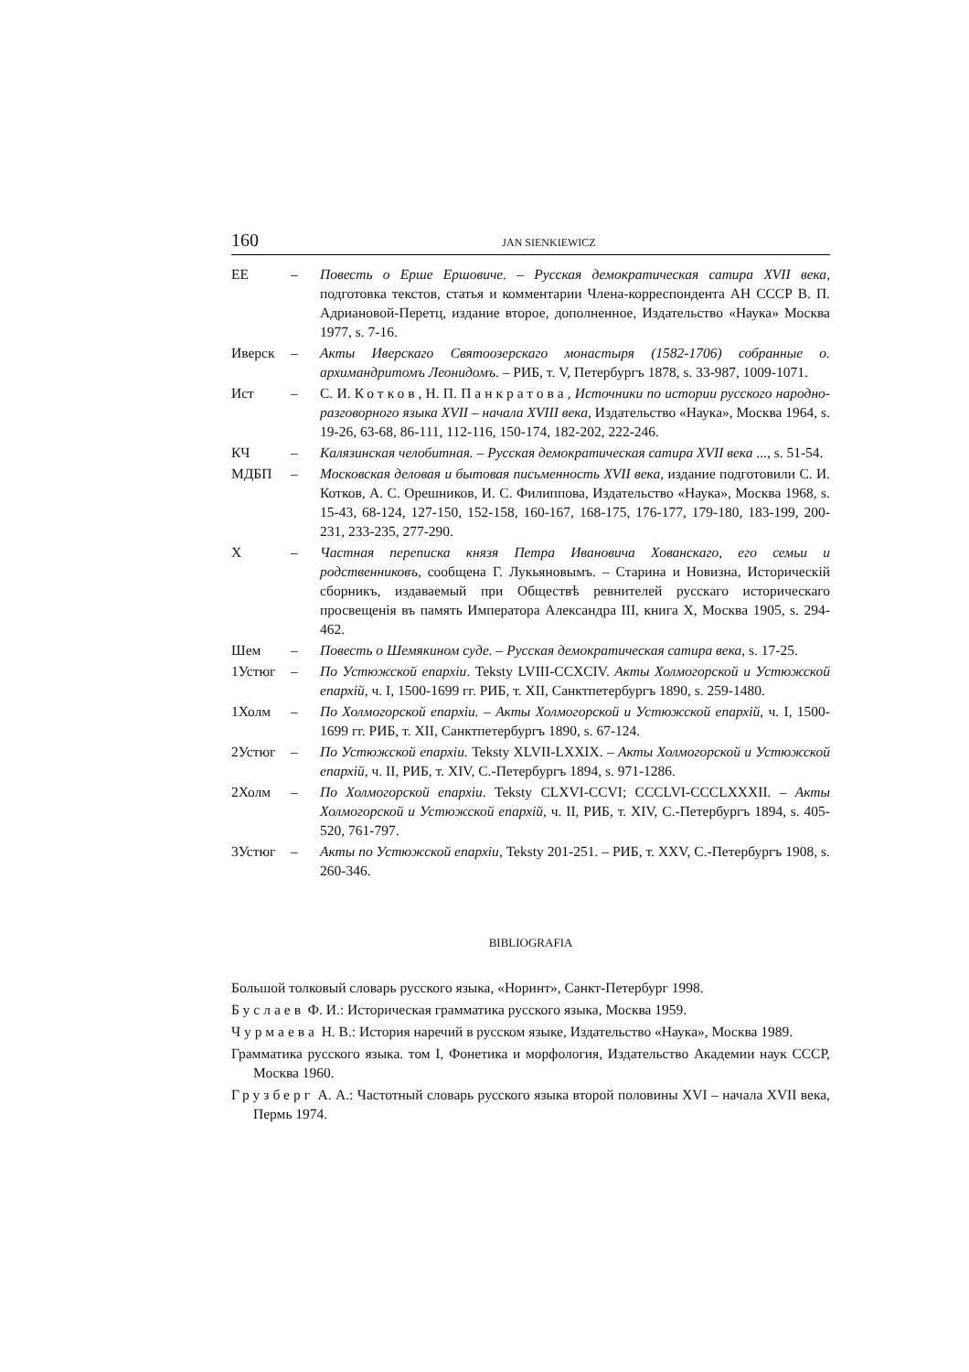160 JAN SIENKIEWICZ
ЕЕ – Повесть о Ерше Ершовиче. – Русская демократическая сатира XVII века, подготовка текстов, статья и комментарии Члена-корреспондента АН СССР В. П. Адриановой-Перетц, издание второе, дополненное, Издательство «Наука» Москва 1977, s. 7-16.
Иверск – Акты Иверскаго Святоозерскаго монастыря (1582-1706) собранные о. архимандритомъ Леонидомъ. – РИБ, т. V, Петербургъ 1878, s. 33-987, 1009-1071.
Ист – С. И. Котков, Н. П. Панкратова, Источники по истории русского народно-разговорного языка XVII – начала XVIII века, Издательство «Наука», Москва 1964, s. 19-26, 63-68, 86-111, 112-116, 150-174, 182-202, 222-246.
КЧ – Калязинская челобитная. – Русская демократическая сатира XVII века ..., s. 51-54.
МДБП – Московская деловая и бытовая письменность XVII века, издание подготовили С. И. Котков, А. С. Орешников, И. С. Филиппова, Издательство «Наука», Москва 1968, s. 15-43, 68-124, 127-150, 152-158, 160-167, 168-175, 176-177, 179-180, 183-199, 200-231, 233-235, 277-290.
Х – Частная переписка князя Петра Ивановича Хованскаго, его семьи и родственниковъ, сообщена Г. Лукьяновымъ. – Старина и Новизна, Историческiй сборникъ, издаваемый при Обществѣ ревнителей русскаго историческаго просвещенiя въ память Императора Александра III, книга X, Москва 1905, s. 294-462.
Шем – Повесть о Шемякином суде. – Русская демократическая сатира века, s. 17-25.
1Устюг – По Устюжской епархiи. Teksty LVIII-CCXCIV. Акты Холмогорской и Устюжской епархiй, ч. I, 1500-1699 гг. РИБ, т. XII, Санктпетербургъ 1890, s. 259-1480.
1Холм – По Холмогорской епархiи. – Акты Холмогорской и Устюжской епархiй, ч. I, 1500-1699 гг. РИБ, т. XII, Санктпетербургъ 1890, s. 67-124.
2Устюг – По Устюжской епархiи. Teksty XLVII-LXXIX. – Акты Холмогорской и Устюжской епархiй, ч. II, РИБ, т. XIV, С.-Петербургъ 1894, s. 971-1286.
2Холм – По Холмогорской епархiи. Teksty CLXVI-CCVI; CCCLVI-CCCLXXXII. – Акты Холмогорской и Устюжской епархiй, ч. II, РИБ, т. XIV, С.-Петербургъ 1894, s. 405-520, 761-797.
3Устюг – Акты по Устюжской епархiи, Teksty 201-251. – РИБ, т. XXV, С.-Петербургъ 1908, s. 260-346.
BIBLIOGRAFIA
Большой толковый словарь русского языка, «Норинт», Санкт-Петербург 1998.
Буслаев Ф. И.: Историческая грамматика русского языка, Москва 1959.
Чурмаева Н. В.: История наречий в русском языке, Издательство «Наука», Москва 1989.
Грамматика русского языка. том I, Фонетика и морфология, Издательство Академии наук СССР, Москва 1960.
Грузберг А. А.: Частотный словарь русского языка второй половины XVI – начала XVII века, Пермь 1974.